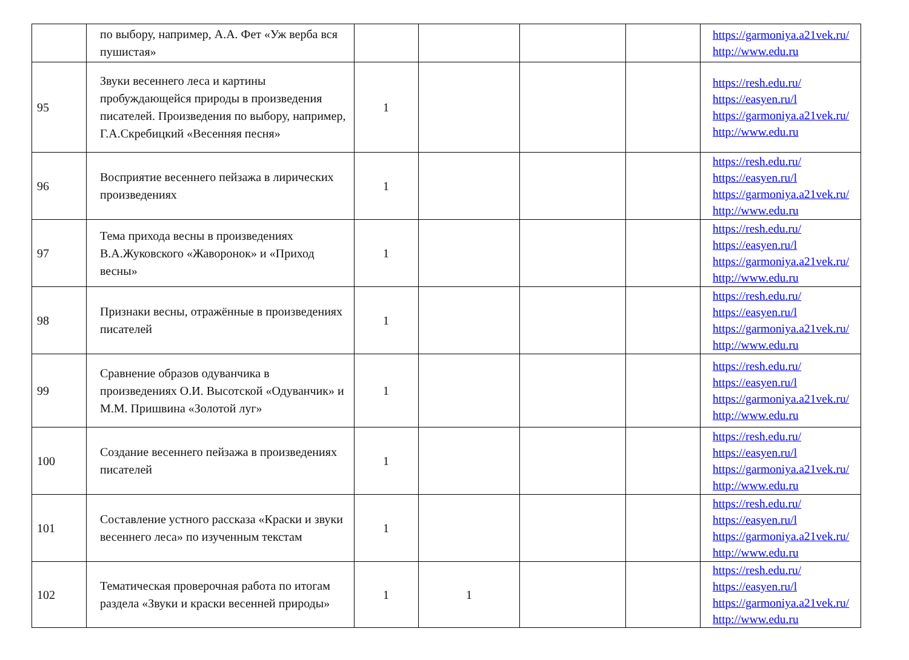| | по выбору, например, А.А. Фет «Уж верба вся пушистая» | | | | | https://garmoniya.a21vek.ru/ http://www.edu.ru |
| 95 | Звуки весеннего леса и картины пробуждающейся природы в произведения писателей. Произведения по выбору, например, Г.А.Скребицкий «Весенняя песня» | 1 | | | | https://resh.edu.ru/ https://easyen.ru/l https://garmoniya.a21vek.ru/ http://www.edu.ru |
| 96 | Восприятие весеннего пейзажа в лирических произведениях | 1 | | | | https://resh.edu.ru/ https://easyen.ru/l https://garmoniya.a21vek.ru/ http://www.edu.ru |
| 97 | Тема прихода весны в произведениях В.А.Жуковского «Жаворонок» и «Приход весны» | 1 | | | | https://resh.edu.ru/ https://easyen.ru/l https://garmoniya.a21vek.ru/ http://www.edu.ru |
| 98 | Признаки весны, отражённые в произведениях писателей | 1 | | | | https://resh.edu.ru/ https://easyen.ru/l https://garmoniya.a21vek.ru/ http://www.edu.ru |
| 99 | Сравнение образов одуванчика в произведениях О.И. Высотской «Одуванчик» и М.М. Пришвина «Золотой луг» | 1 | | | | https://resh.edu.ru/ https://easyen.ru/l https://garmoniya.a21vek.ru/ http://www.edu.ru |
| 100 | Создание весеннего пейзажа в произведениях писателей | 1 | | | | https://resh.edu.ru/ https://easyen.ru/l https://garmoniya.a21vek.ru/ http://www.edu.ru |
| 101 | Составление устного рассказа «Краски и звуки весеннего леса» по изученным текстам | 1 | | | | https://resh.edu.ru/ https://easyen.ru/l https://garmoniya.a21vek.ru/ http://www.edu.ru |
| 102 | Тематическая проверочная работа по итогам раздела «Звуки и краски весенней природы» | 1 | 1 | | | https://resh.edu.ru/ https://easyen.ru/l https://garmoniya.a21vek.ru/ http://www.edu.ru |